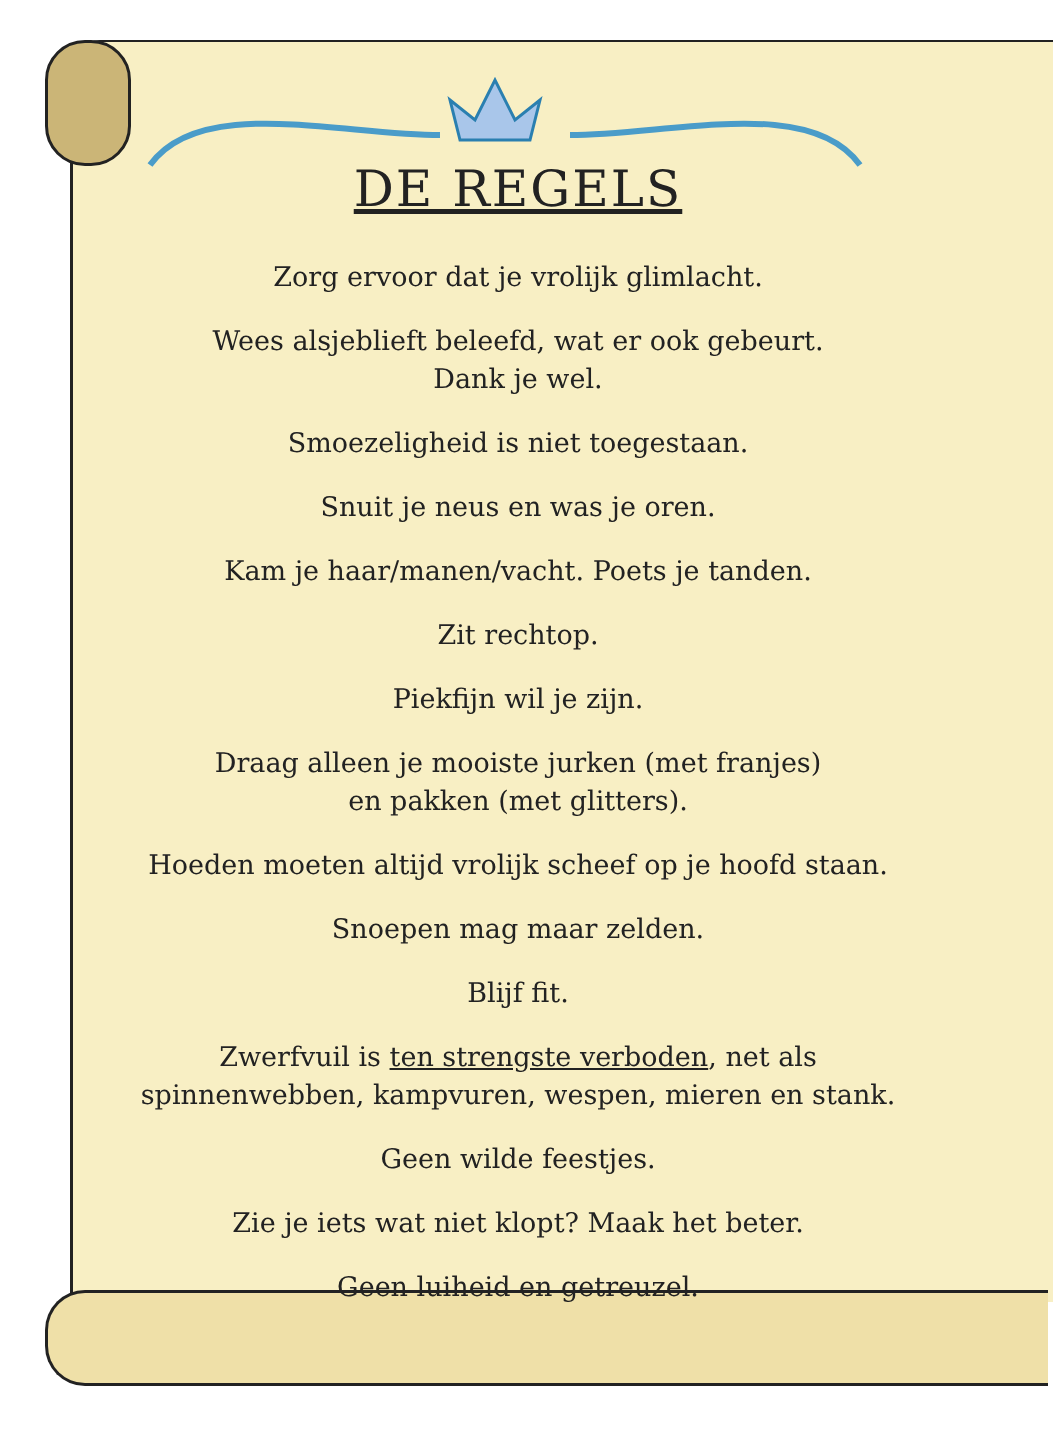DE REGELS
Zorg ervoor dat je vrolijk glimlacht.
Wees alsjeblieft beleefd, wat er ook gebeurt.
Dank je wel.
Smoezeligheid is niet toegestaan.
Snuit je neus en was je oren.
Kam je haar/manen/vacht. Poets je tanden.
Zit rechtop.
Piekfijn wil je zijn.
Draag alleen je mooiste jurken (met franjes)
en pakken (met glitters).
Hoeden moeten altijd vrolijk scheef op je hoofd staan.
Snoepen mag maar zelden.
Blijf fit.
Zwerfvuil is ten strengste verboden, net als
spinnenwebben, kampvuren, wespen, mieren en stank.
Geen wilde feestjes.
Zie je iets wat niet klopt? Maak het beter.
Geen luiheid en getreuzel.